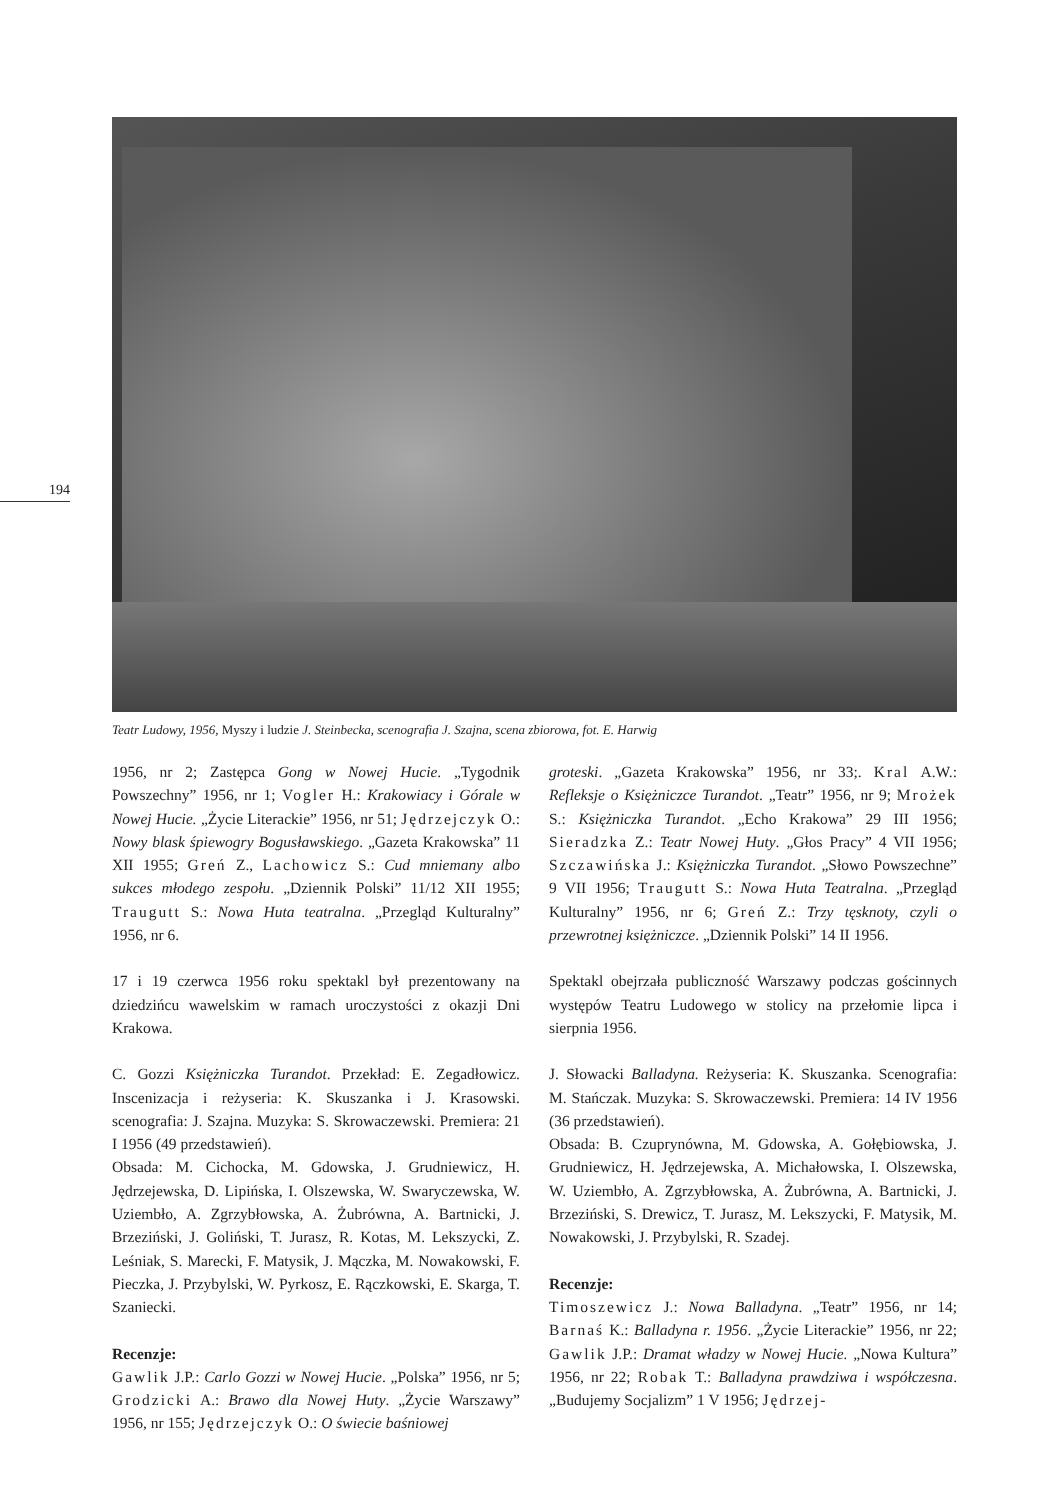194
Teatr Ludowy, 1956, Myszy i ludzie J. Steinbecka, scenografia J. Szajna, scena zbiorowa, fot. E. Harwig
1956, nr 2; Zastępca Gong w Nowej Hucie. „Tygodnik Powszechny” 1956, nr 1; Vogler H.: Krakowiacy i Górale w Nowej Hucie. „Życie Literackie” 1956, nr 51; Jędrzejczyk O.: Nowy blask śpiewogry Bogusławskiego. „Gazeta Krakowska” 11 XII 1955; Greń Z., Lachowicz S.: Cud mniemany albo sukces młodego zespołu. „Dziennik Polski” 11/12 XII 1955; Traugutt S.: Nowa Huta teatralna. „Przegląd Kulturalny” 1956, nr 6.
17 i 19 czerwca 1956 roku spektakl był prezentowany na dziedzińcu wawelskim w ramach uroczystości z okazji Dni Krakowa.
C. Gozzi Księżniczka Turandot. Przekład: E. Zegadłowicz. Inscenizacja i reżyseria: K. Skuszanka i J. Krasowski. scenografia: J. Szajna. Muzyka: S. Skrowaczewski. Premiera: 21 I 1956 (49 przedstawień).
Obsada: M. Cichocka, M. Gdowska, J. Grudniewicz, H. Jędrzejewska, D. Lipińska, I. Olszewska, W. Swaryczewska, W. Uziembło, A. Zgrzybłowska, A. Żubrówna, A. Bartnicki, J. Brzeziński, J. Goliński, T. Jurasz, R. Kotas, M. Lekszycki, Z. Leśniak, S. Marecki, F. Matysik, J. Mączka, M. Nowakowski, F. Pieczka, J. Przybylski, W. Pyrkosz, E. Rączkowski, E. Skarga, T. Szaniecki.
Recenzje:
Gawlik J.P.: Carlo Gozzi w Nowej Hucie. „Polska” 1956, nr 5; Grodzicki A.: Brawo dla Nowej Huty. „Życie Warszawy” 1956, nr 155; Jędrzejczyk O.: O świecie baśniowej
groteski. „Gazeta Krakowska” 1956, nr 33;. Kral A.W.: Refleksje o Księżniczce Turandot. „Teatr” 1956, nr 9; Mrożek S.: Księżniczka Turandot. „Echo Krakowa” 29 III 1956; Sieradzka Z.: Teatr Nowej Huty. „Głos Pracy” 4 VII 1956; Szczawińska J.: Księżniczka Turandot. „Słowo Powszechne” 9 VII 1956; Traugutt S.: Nowa Huta Teatralna. „Przegląd Kulturalny” 1956, nr 6; Greń Z.: Trzy tęsknoty, czyli o przewrotnej księżniczce. „Dziennik Polski” 14 II 1956.
Spektakl obejrzała publiczność Warszawy podczas gościnnych występów Teatru Ludowego w stolicy na przełomie lipca i sierpnia 1956.
J. Słowacki Balladyna. Reżyseria: K. Skuszanka. Scenografia: M. Stańczak. Muzyka: S. Skrowaczewski. Premiera: 14 IV 1956 (36 przedstawień).
Obsada: B. Czuprynówna, M. Gdowska, A. Gołębiowska, J. Grudniewicz, H. Jędrzejewska, A. Michałowska, I. Olszewska, W. Uziembło, A. Zgrzybłowska, A. Żubrówna, A. Bartnicki, J. Brzeziński, S. Drewicz, T. Jurasz, M. Lekszycki, F. Matysik, M. Nowakowski, J. Przybylski, R. Szadej.
Recenzje:
Timoszewicz J.: Nowa Balladyna. „Teatr” 1956, nr 14; Barnaś K.: Balladyna r. 1956. „Życie Literackie” 1956, nr 22; Gawlik J.P.: Dramat władzy w Nowej Hucie. „Nowa Kultura” 1956, nr 22; Robak T.: Balladyna prawdziwa i współczesna. „Budujemy Socjalizm” 1 V 1956; Jędrzej-